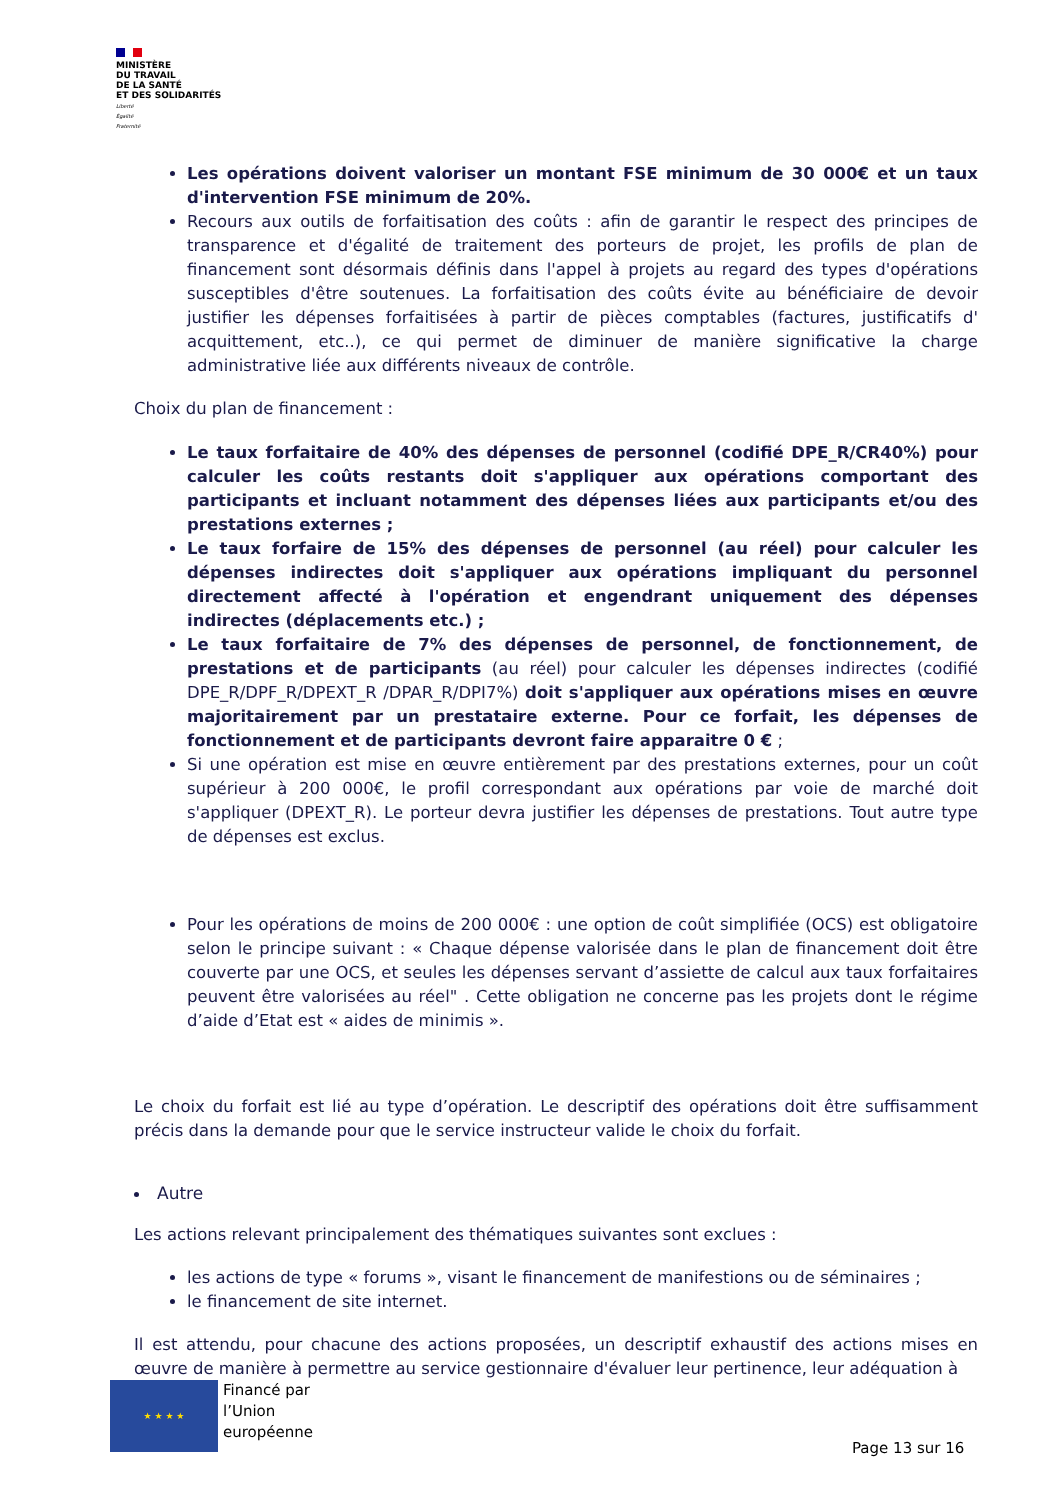MINISTÈRE
DU TRAVAIL
DE LA SANTÉ
ET DES SOLIDARITÉS
Liberté
Égalité
Fraternité
Les opérations doivent valoriser un montant FSE minimum de 30 000€ et un taux d'intervention FSE minimum de 20%.
Recours aux outils de forfaitisation des coûts : afin de garantir le respect des principes de transparence et d'égalité de traitement des porteurs de projet, les profils de plan de financement sont désormais définis dans l'appel à projets au regard des types d'opérations susceptibles d'être soutenues. La forfaitisation des coûts évite au bénéficiaire de devoir justifier les dépenses forfaitisées à partir de pièces comptables (factures, justificatifs d' acquittement, etc..), ce qui permet de diminuer de manière significative la charge administrative liée aux différents niveaux de contrôle.
Choix du plan de financement :
Le taux forfaitaire de 40% des dépenses de personnel (codifié DPE_R/CR40%) pour calculer les coûts restants doit s'appliquer aux opérations comportant des participants et incluant notamment des dépenses liées aux participants et/ou des prestations externes ;
Le taux forfaire de 15% des dépenses de personnel (au réel) pour calculer les dépenses indirectes doit s'appliquer aux opérations impliquant du personnel directement affecté à l'opération et engendrant uniquement des dépenses indirectes (déplacements etc.) ;
Le taux forfaitaire de 7% des dépenses de personnel, de fonctionnement, de prestations et de participants (au réel) pour calculer les dépenses indirectes (codifié DPE_R/DPF_R/DPEXT_R /DPAR_R/DPI7%) doit s'appliquer aux opérations mises en œuvre majoritairement par un prestataire externe. Pour ce forfait, les dépenses de fonctionnement et de participants devront faire apparaitre 0 € ;
Si une opération est mise en œuvre entièrement par des prestations externes, pour un coût supérieur à 200 000€, le profil correspondant aux opérations par voie de marché doit s'appliquer (DPEXT_R). Le porteur devra justifier les dépenses de prestations. Tout autre type de dépenses est exclus.
Pour les opérations de moins de 200 000€ : une option de coût simplifiée (OCS) est obligatoire selon le principe suivant : « Chaque dépense valorisée dans le plan de financement doit être couverte par une OCS, et seules les dépenses servant d’assiette de calcul aux taux forfaitaires peuvent être valorisées au réel" . Cette obligation ne concerne pas les projets dont le régime d’aide d’Etat est « aides de minimis ».
Le choix du forfait est lié au type d’opération. Le descriptif des opérations doit être suffisamment précis dans la demande pour que le service instructeur valide le choix du forfait.
Autre
Les actions relevant principalement des thématiques suivantes sont exclues :
les actions de type « forums », visant le financement de manifestions ou de séminaires ;
le financement de site internet.
Il est attendu, pour chacune des actions proposées, un descriptif exhaustif des actions mises en œuvre de manière à permettre au service gestionnaire d'évaluer leur pertinence, leur adéquation à
★ ★ ★ ★
Financé par
l’Union
européenne
Page 13 sur 16